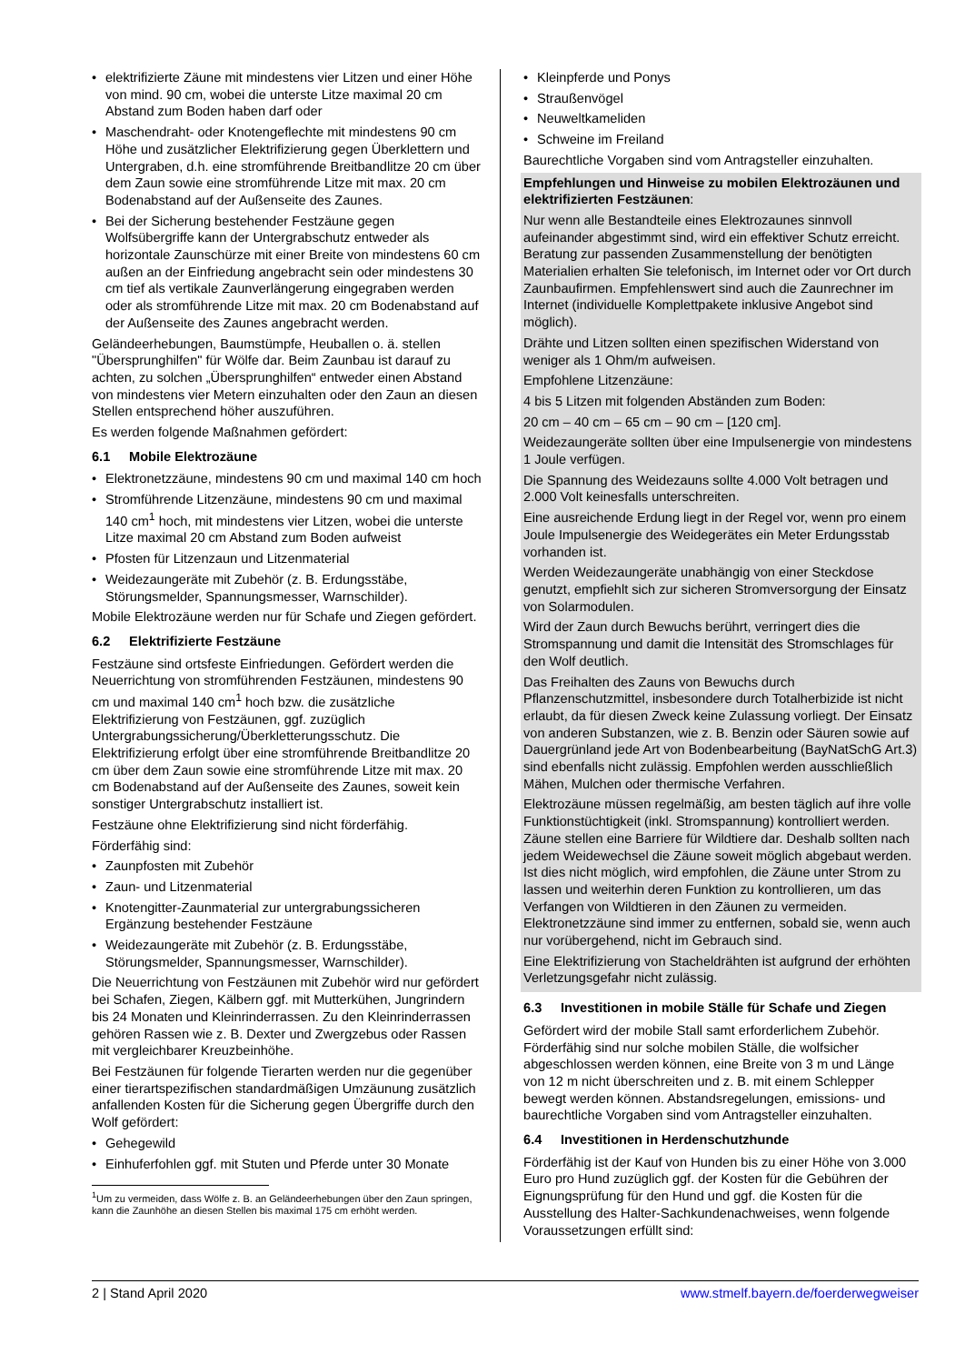elektrifizierte Zäune mit mindestens vier Litzen und einer Höhe von mind. 90 cm, wobei die unterste Litze maximal 20 cm Abstand zum Boden haben darf oder
Maschendraht- oder Knotengeflechte mit mindestens 90 cm Höhe und zusätzlicher Elektrifizierung gegen Überklettern und Untergraben, d.h. eine stromführende Breitbandlitze 20 cm über dem Zaun sowie eine stromführende Litze mit max. 20 cm Bodenabstand auf der Außenseite des Zaunes.
Bei der Sicherung bestehender Festzäune gegen Wolfsübergriffe kann der Untergrabschutz entweder als horizontale Zaunschürze mit einer Breite von mindestens 60 cm außen an der Einfriedung angebracht sein oder mindestens 30 cm tief als vertikale Zaunverlängerung eingegraben werden oder als stromführende Litze mit max. 20 cm Bodenabstand auf der Außenseite des Zaunes angebracht werden.
Geländeerhebungen, Baumstümpfe, Heuballen o. ä. stellen "Übersprunghilfen" für Wölfe dar. Beim Zaunbau ist darauf zu achten, zu solchen „Übersprunghilfen“ entweder einen Abstand von mindestens vier Metern einzuhalten oder den Zaun an diesen Stellen entsprechend höher auszuführen.
Es werden folgende Maßnahmen gefördert:
6.1 Mobile Elektrozäune
Elektronetzzäune, mindestens 90 cm und maximal 140 cm hoch
Stromführende Litzenzäune, mindestens 90 cm und maximal 140 cm<sup>1</sup> hoch, mit mindestens vier Litzen, wobei die unterste Litze maximal 20 cm Abstand zum Boden aufweist
Pfosten für Litzenzaun und Litzenmaterial
Weidezaungeräte mit Zubehör (z. B. Erdungsstäbe, Störungsmelder, Spannungsmesser, Warnschilder).
Mobile Elektrozäune werden nur für Schafe und Ziegen gefördert.
6.2 Elektrifizierte Festzäune
Festzäune sind ortsfeste Einfriedungen. Gefördert werden die Neuerrichtung von stromführenden Festzäunen, mindestens 90 cm und maximal 140 cm<sup>1</sup> hoch bzw. die zusätzliche Elektrifizierung von Festzäunen, ggf. zuzüglich Untergrabungssicherung/Überkletterungsschutz. Die Elektrifizierung erfolgt über eine stromführende Breitbandlitze 20 cm über dem Zaun sowie eine stromführende Litze mit max. 20 cm Bodenabstand auf der Außenseite des Zaunes, soweit kein sonstiger Untergrabschutz installiert ist.
Festzäune ohne Elektrifizierung sind nicht förderfähig.
Förderfähig sind:
Zaunpfosten mit Zubehör
Zaun- und Litzenmaterial
Knotengitter-Zaunmaterial zur untergrabungssicheren Ergänzung bestehender Festzäune
Weidezaungeräte mit Zubehör (z. B. Erdungsstäbe, Störungsmelder, Spannungsmesser, Warnschilder).
Die Neuerrichtung von Festzäunen mit Zubehör wird nur gefördert bei Schafen, Ziegen, Kälbern ggf. mit Mutterkühen, Jungrindern bis 24 Monaten und Kleinrinderrassen. Zu den Kleinrinderrassen gehören Rassen wie z. B. Dexter und Zwergzebus oder Rassen mit vergleichbarer Kreuzbeinhöhe.
Bei Festzäunen für folgende Tierarten werden nur die gegenüber einer tierartspezifischen standardmäßigen Umzäunung zusätzlich anfallenden Kosten für die Sicherung gegen Übergriffe durch den Wolf gefördert:
Gehegewild
Einhuferfohlen ggf. mit Stuten und Pferde unter 30 Monate
<sup>1</sup> Um zu vermeiden, dass Wölfe z. B. an Geländeerhebungen über den Zaun springen, kann die Zaunhöhe an diesen Stellen bis maximal 175 cm erhöht werden.
Kleinpferde und Ponys
Straußenvögel
Neuweltkameliden
Schweine im Freiland
Baurechtliche Vorgaben sind vom Antragsteller einzuhalten.
Empfehlungen und Hinweise zu mobilen Elektrozäunen und elektrifizierten Festzäunen:
Nur wenn alle Bestandteile eines Elektrozaunes sinnvoll aufeinander abgestimmt sind, wird ein effektiver Schutz erreicht. Beratung zur passenden Zusammenstellung der benötigten Materialien erhalten Sie telefonisch, im Internet oder vor Ort durch Zaunbaufirmen. Empfehlenswert sind auch die Zaunrechner im Internet (individuelle Komplettpakete inklusive Angebot sind möglich).
Drähte und Litzen sollten einen spezifischen Widerstand von weniger als 1 Ohm/m aufweisen.
Empfohlene Litzenzäune:
4 bis 5 Litzen mit folgenden Abständen zum Boden:
20 cm – 40 cm – 65 cm – 90 cm – [120 cm].
Weidezaungeräte sollten über eine Impulsenergie von mindestens 1 Joule verfügen.
Die Spannung des Weidezauns sollte 4.000 Volt betragen und 2.000 Volt keinesfalls unterschreiten.
Eine ausreichende Erdung liegt in der Regel vor, wenn pro einem Joule Impulsenergie des Weidegerätes ein Meter Erdungsstab vorhanden ist.
Werden Weidezaungeräte unabhängig von einer Steckdose genutzt, empfiehlt sich zur sicheren Stromversorgung der Einsatz von Solarmodulen.
Wird der Zaun durch Bewuchs berührt, verringert dies die Stromspannung und damit die Intensität des Stromschlages für den Wolf deutlich.
Das Freihalten des Zauns von Bewuchs durch Pflanzenschutzmittel, insbesondere durch Totalherbizide ist nicht erlaubt, da für diesen Zweck keine Zulassung vorliegt. Der Einsatz von anderen Substanzen, wie z. B. Benzin oder Säuren sowie auf Dauergrünland jede Art von Bodenbearbeitung (BayNatSchG Art.3) sind ebenfalls nicht zulässig. Empfohlen werden ausschließlich Mähen, Mulchen oder thermische Verfahren.
Elektrozäune müssen regelmäßig, am besten täglich auf ihre volle Funktionstüchtigkeit (inkl. Stromspannung) kontrolliert werden. Zäune stellen eine Barriere für Wildtiere dar. Deshalb sollten nach jedem Weidewechsel die Zäune soweit möglich abgebaut werden. Ist dies nicht möglich, wird empfohlen, die Zäune unter Strom zu lassen und weiterhin deren Funktion zu kontrollieren, um das Verfangen von Wildtieren in den Zäunen zu vermeiden. Elektronetzzäune sind immer zu entfernen, sobald sie, wenn auch nur vorübergehend, nicht im Gebrauch sind.
Eine Elektrifizierung von Stacheldrähten ist aufgrund der erhöhten Verletzungsgefahr nicht zulässig.
6.3 Investitionen in mobile Ställe für Schafe und Ziegen
Gefördert wird der mobile Stall samt erforderlichem Zubehör. Förderfähig sind nur solche mobilen Ställe, die wolfsicher abgeschlossen werden können, eine Breite von 3 m und Länge von 12 m nicht überschreiten und z. B. mit einem Schlepper bewegt werden können. Abstandsregelungen, emissions- und baurechtliche Vorgaben sind vom Antragsteller einzuhalten.
6.4 Investitionen in Herdenschutzhunde
Förderfähig ist der Kauf von Hunden bis zu einer Höhe von 3.000 Euro pro Hund zuzüglich ggf. der Kosten für die Gebühren der Eignungsprüfung für den Hund und ggf. die Kosten für die Ausstellung des Halter-Sachkundenachweises, wenn folgende Voraussetzungen erfüllt sind:
2 | Stand April 2020 www.stmelf.bayern.de/foerderwegweiser